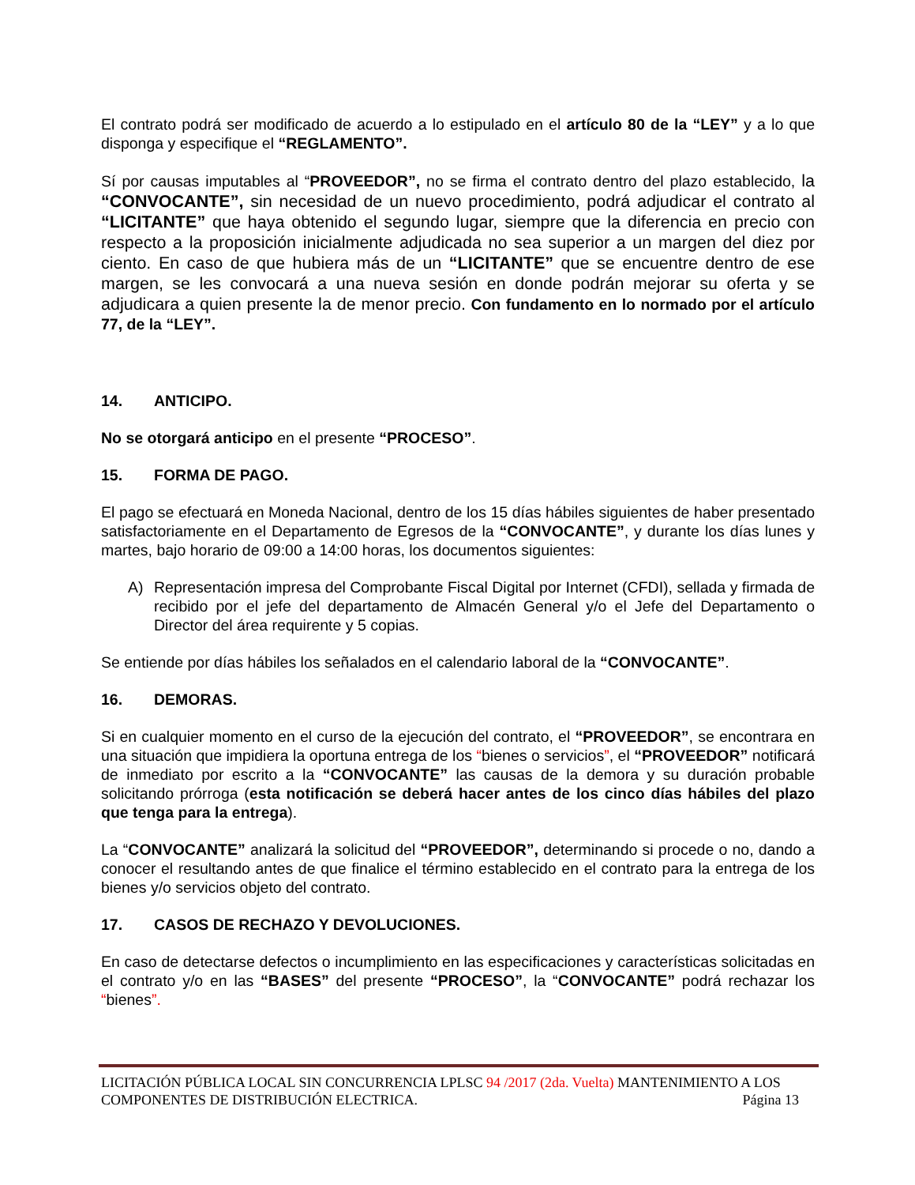El contrato podrá ser modificado de acuerdo a lo estipulado en el artículo 80 de la “LEY” y a lo que disponga y especifique el “REGLAMENTO”.
Sí por causas imputables al “PROVEEDOR”, no se firma el contrato dentro del plazo establecido, la “CONVOCANTE”, sin necesidad de un nuevo procedimiento, podrá adjudicar el contrato al “LICITANTE” que haya obtenido el segundo lugar, siempre que la diferencia en precio con respecto a la proposición inicialmente adjudicada no sea superior a un margen del diez por ciento. En caso de que hubiera más de un “LICITANTE” que se encuentre dentro de ese margen, se les convocará a una nueva sesión en donde podrán mejorar su oferta y se adjudicara a quien presente la de menor precio. Con fundamento en lo normado por el artículo 77, de la “LEY”.
14. ANTICIPO.
No se otorgará anticipo en el presente “PROCESO”.
15. FORMA DE PAGO.
El pago se efectuará en Moneda Nacional, dentro de los 15 días hábiles siguientes de haber presentado satisfactoriamente en el Departamento de Egresos de la “CONVOCANTE”, y durante los días lunes y martes, bajo horario de 09:00 a 14:00 horas, los documentos siguientes:
A) Representación impresa del Comprobante Fiscal Digital por Internet (CFDI), sellada y firmada de recibido por el jefe del departamento de Almacén General y/o el Jefe del Departamento o Director del área requirente y 5 copias.
Se entiende por días hábiles los señalados en el calendario laboral de la “CONVOCANTE”.
16. DEMORAS.
Si en cualquier momento en el curso de la ejecución del contrato, el “PROVEEDOR”, se encontrara en una situación que impidiera la oportuna entrega de los “bienes o servicios”, el “PROVEEDOR” notificará de inmediato por escrito a la “CONVOCANTE” las causas de la demora y su duración probable solicitando prórroga (esta notificación se deberá hacer antes de los cinco días hábiles del plazo que tenga para la entrega).
La “CONVOCANTE” analizará la solicitud del “PROVEEDOR”, determinando si procede o no, dando a conocer el resultando antes de que finalice el término establecido en el contrato para la entrega de los bienes y/o servicios objeto del contrato.
17. CASOS DE RECHAZO Y DEVOLUCIONES.
En caso de detectarse defectos o incumplimiento en las especificaciones y características solicitadas en el contrato y/o en las “BASES” del presente “PROCESO”, la “CONVOCANTE” podrá rechazar los “bienes”.
LICITACIÓN PÚBLICA LOCAL SIN CONCURRENCIA LPLSC 94 /2017 (2da. Vuelta) MANTENIMIENTO A LOS
COMPONENTES DE DISTRIBUCIÓN ELECTRICA. Página 13